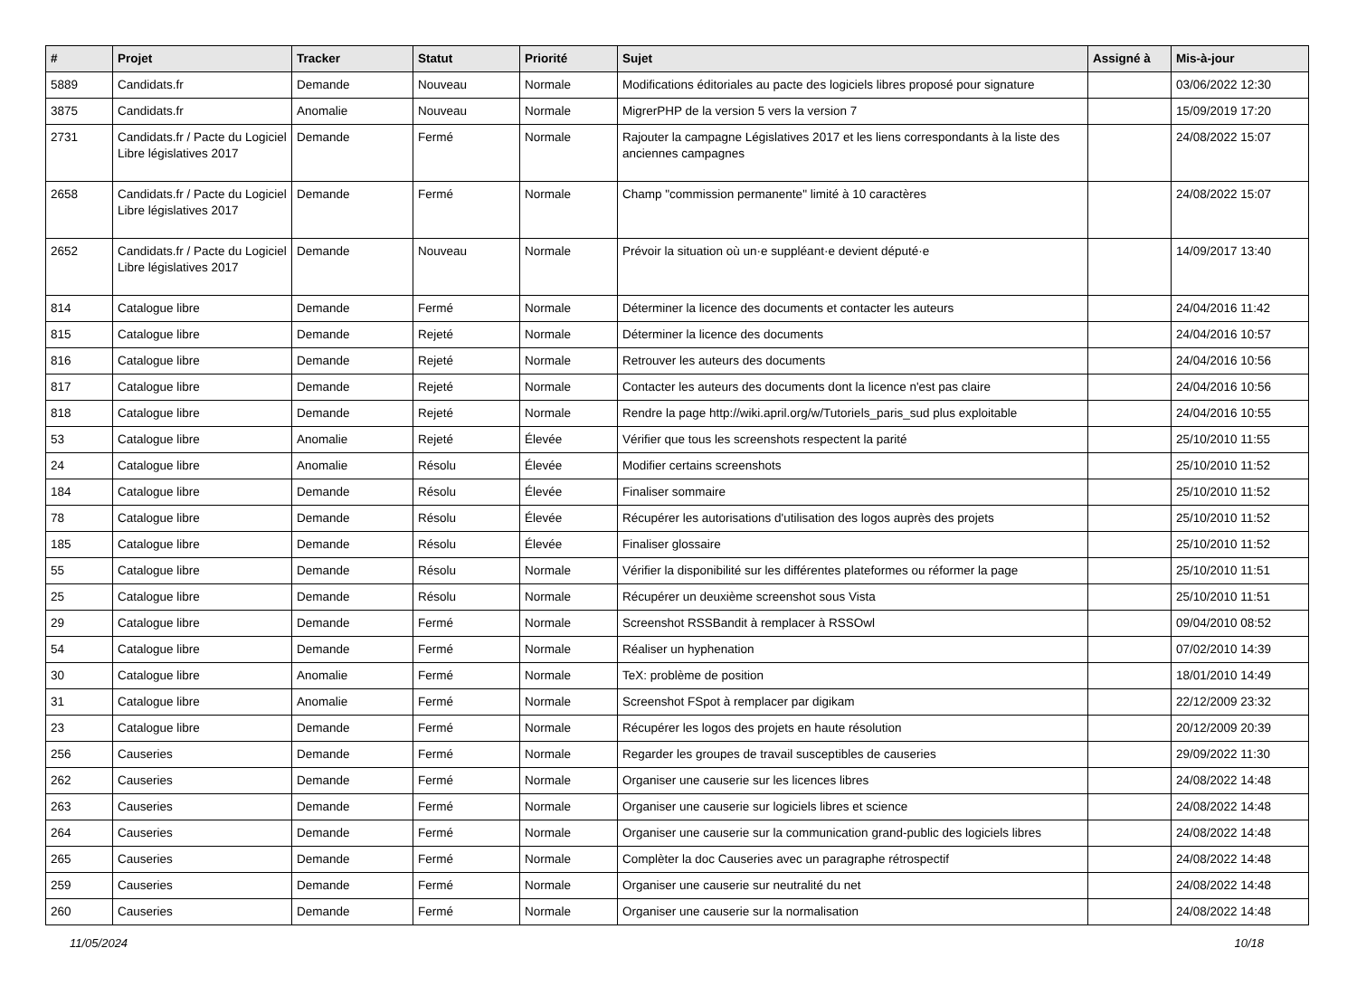| # | Projet | Tracker | Statut | Priorité | Sujet | Assigné à | Mis-à-jour |
| --- | --- | --- | --- | --- | --- | --- | --- |
| 5889 | Candidats.fr | Demande | Nouveau | Normale | Modifications éditoriales au pacte des logiciels libres proposé pour signature | | 03/06/2022 12:30 |
| 3875 | Candidats.fr | Anomalie | Nouveau | Normale | MigrerPHP de la version 5 vers la version 7 | | 15/09/2019 17:20 |
| 2731 | Candidats.fr / Pacte du Logiciel Libre législatives 2017 | Demande | Fermé | Normale | Rajouter la campagne Législatives 2017 et les liens correspondants à la liste des anciennes campagnes | | 24/08/2022 15:07 |
| 2658 | Candidats.fr / Pacte du Logiciel Libre législatives 2017 | Demande | Fermé | Normale | Champ "commission permanente" limité à 10 caractères | | 24/08/2022 15:07 |
| 2652 | Candidats.fr / Pacte du Logiciel Libre législatives 2017 | Demande | Nouveau | Normale | Prévoir la situation où un·e suppléant·e devient député·e | | 14/09/2017 13:40 |
| 814 | Catalogue libre | Demande | Fermé | Normale | Déterminer la licence des documents et contacter les auteurs | | 24/04/2016 11:42 |
| 815 | Catalogue libre | Demande | Rejeté | Normale | Déterminer la licence des documents | | 24/04/2016 10:57 |
| 816 | Catalogue libre | Demande | Rejeté | Normale | Retrouver les auteurs des documents | | 24/04/2016 10:56 |
| 817 | Catalogue libre | Demande | Rejeté | Normale | Contacter les auteurs des documents dont la licence n'est pas claire | | 24/04/2016 10:56 |
| 818 | Catalogue libre | Demande | Rejeté | Normale | Rendre la page http://wiki.april.org/w/Tutoriels_paris_sud plus exploitable | | 24/04/2016 10:55 |
| 53 | Catalogue libre | Anomalie | Rejeté | Élevée | Vérifier que tous les screenshots respectent la parité | | 25/10/2010 11:55 |
| 24 | Catalogue libre | Anomalie | Résolu | Élevée | Modifier certains screenshots | | 25/10/2010 11:52 |
| 184 | Catalogue libre | Demande | Résolu | Élevée | Finaliser sommaire | | 25/10/2010 11:52 |
| 78 | Catalogue libre | Demande | Résolu | Élevée | Récupérer les autorisations d'utilisation des logos auprès des projets | | 25/10/2010 11:52 |
| 185 | Catalogue libre | Demande | Résolu | Élevée | Finaliser glossaire | | 25/10/2010 11:52 |
| 55 | Catalogue libre | Demande | Résolu | Normale | Vérifier la disponibilité sur les différentes plateformes ou réformer la page | | 25/10/2010 11:51 |
| 25 | Catalogue libre | Demande | Résolu | Normale | Récupérer un deuxième screenshot sous Vista | | 25/10/2010 11:51 |
| 29 | Catalogue libre | Demande | Fermé | Normale | Screenshot RSSBandit à remplacer à RSSOwl | | 09/04/2010 08:52 |
| 54 | Catalogue libre | Demande | Fermé | Normale | Réaliser un hyphenation | | 07/02/2010 14:39 |
| 30 | Catalogue libre | Anomalie | Fermé | Normale | TeX: problème de position | | 18/01/2010 14:49 |
| 31 | Catalogue libre | Anomalie | Fermé | Normale | Screenshot FSpot à remplacer par digikam | | 22/12/2009 23:32 |
| 23 | Catalogue libre | Demande | Fermé | Normale | Récupérer les logos des projets en haute résolution | | 20/12/2009 20:39 |
| 256 | Causeries | Demande | Fermé | Normale | Regarder les groupes de travail susceptibles de causeries | | 29/09/2022 11:30 |
| 262 | Causeries | Demande | Fermé | Normale | Organiser une causerie sur les licences libres | | 24/08/2022 14:48 |
| 263 | Causeries | Demande | Fermé | Normale | Organiser une causerie sur logiciels libres et science | | 24/08/2022 14:48 |
| 264 | Causeries | Demande | Fermé | Normale | Organiser une causerie sur la communication grand-public des logiciels libres | | 24/08/2022 14:48 |
| 265 | Causeries | Demande | Fermé | Normale | Complèter la doc Causeries avec un paragraphe rétrospectif | | 24/08/2022 14:48 |
| 259 | Causeries | Demande | Fermé | Normale | Organiser une causerie sur neutralité du net | | 24/08/2022 14:48 |
| 260 | Causeries | Demande | Fermé | Normale | Organiser une causerie sur la normalisation | | 24/08/2022 14:48 |
11/05/2024 10/18